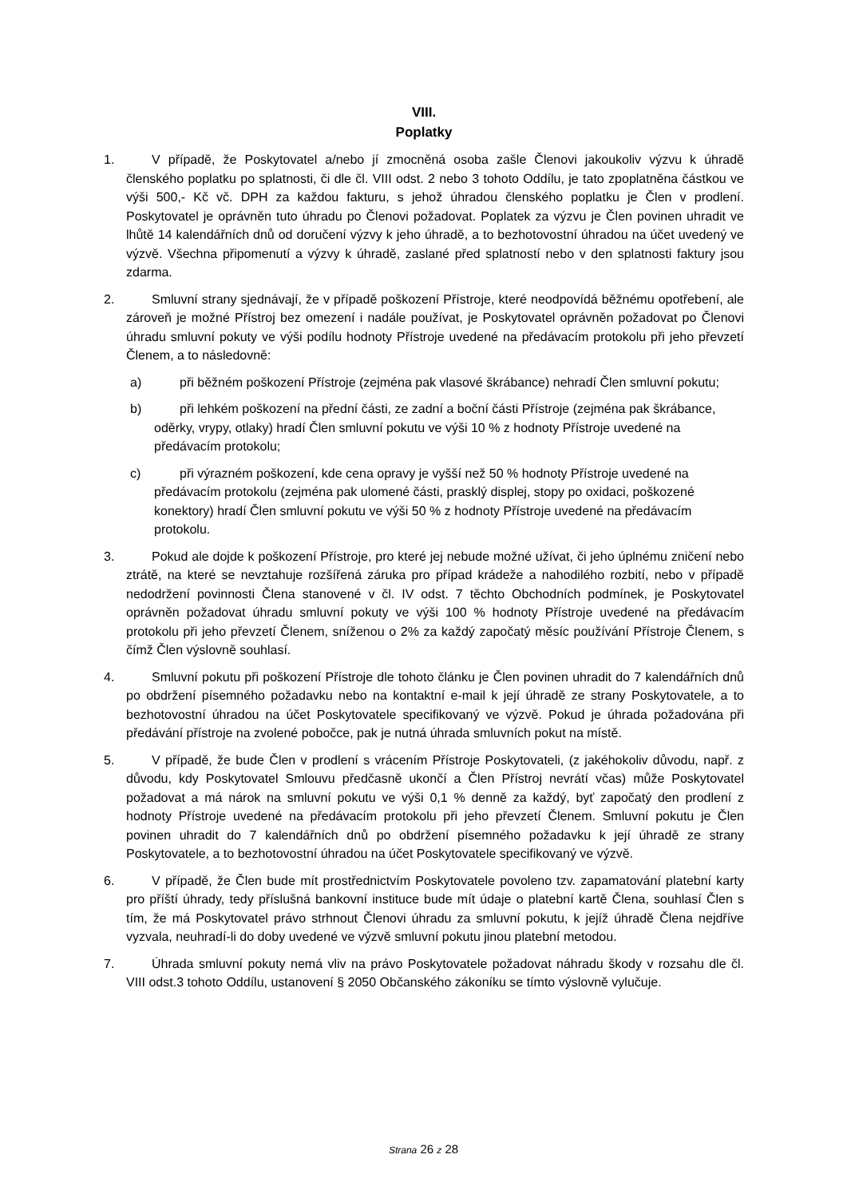VIII.
Poplatky
1. V případě, že Poskytovatel a/nebo jí zmocněná osoba zašle Členovi jakoukoliv výzvu k úhradě členského poplatku po splatnosti, či dle čl. VIII odst. 2 nebo 3 tohoto Oddílu, je tato zpoplatněna částkou ve výši 500,- Kč vč. DPH za každou fakturu, s jehož úhradou členského poplatku je Člen v prodlení. Poskytovatel je oprávněn tuto úhradu po Členovi požadovat. Poplatek za výzvu je Člen povinen uhradit ve lhůtě 14 kalendářních dnů od doručení výzvy k jeho úhradě, a to bezhotovostní úhradou na účet uvedený ve výzvě. Všechna připomenutí a výzvy k úhradě, zaslané před splatností nebo v den splatnosti faktury jsou zdarma.
2. Smluvní strany sjednávají, že v případě poškození Přístroje, které neodpovídá běžnému opotřebení, ale zároveň je možné Přístroj bez omezení i nadále používat, je Poskytovatel oprávněn požadovat po Členovi úhradu smluvní pokuty ve výši podílu hodnoty Přístroje uvedené na předávacím protokolu při jeho převzetí Členem, a to následovně:
a) při běžném poškození Přístroje (zejména pak vlasové škrábance) nehradí Člen smluvní pokutu;
b) při lehkém poškození na přední části, ze zadní a boční části Přístroje (zejména pak škrábance, oděrky, vrypy, otlaky) hradí Člen smluvní pokutu ve výši 10 % z hodnoty Přístroje uvedené na předávacím protokolu;
c) při výrazném poškození, kde cena opravy je vyšší než 50 % hodnoty Přístroje uvedené na předávacím protokolu (zejména pak ulomené části, prasklý displej, stopy po oxidaci, poškozené konektory) hradí Člen smluvní pokutu ve výši 50 % z hodnoty Přístroje uvedené na předávacím protokolu.
3. Pokud ale dojde k poškození Přístroje, pro které jej nebude možné užívat, či jeho úplnému zničení nebo ztrátě, na které se nevztahuje rozšířená záruka pro případ krádeže a nahodilého rozbití, nebo v případě nedodržení povinnosti Člena stanovené v čl. IV odst. 7 těchto Obchodních podmínek, je Poskytovatel oprávněn požadovat úhradu smluvní pokuty ve výši 100 % hodnoty Přístroje uvedené na předávacím protokolu při jeho převzetí Členem, sníženou o 2% za každý započatý měsíc používání Přístroje Členem, s čímž Člen výslovně souhlasí.
4. Smluvní pokutu při poškození Přístroje dle tohoto článku je Člen povinen uhradit do 7 kalendářních dnů po obdržení písemného požadavku nebo na kontaktní e-mail k její úhradě ze strany Poskytovatele, a to bezhotovostní úhradou na účet Poskytovatele specifikovaný ve výzvě. Pokud je úhrada požadována při předávání přístroje na zvolené pobočce, pak je nutná úhrada smluvních pokut na místě.
5. V případě, že bude Člen v prodlení s vrácením Přístroje Poskytovateli, (z jakéhokoliv důvodu, např. z důvodu, kdy Poskytovatel Smlouvu předčasně ukončí a Člen Přístroj nevrátí včas) může Poskytovatel požadovat a má nárok na smluvní pokutu ve výši 0,1 % denně za každý, byť započatý den prodlení z hodnoty Přístroje uvedené na předávacím protokolu při jeho převzetí Členem. Smluvní pokutu je Člen povinen uhradit do 7 kalendářních dnů po obdržení písemného požadavku k její úhradě ze strany Poskytovatele, a to bezhotovostní úhradou na účet Poskytovatele specifikovaný ve výzvě.
6. V případě, že Člen bude mít prostřednictvím Poskytovatele povoleno tzv. zapamatování platební karty pro příští úhrady, tedy příslušná bankovní instituce bude mít údaje o platební kartě Člena, souhlasí Člen s tím, že má Poskytovatel právo strhnout Členovi úhradu za smluvní pokutu, k jejíž úhradě Člena nejdříve vyzvala, neuhradí-li do doby uvedené ve výzvě smluvní pokutu jinou platební metodou.
7. Úhrada smluvní pokuty nemá vliv na právo Poskytovatele požadovat náhradu škody v rozsahu dle čl. VIII odst.3 tohoto Oddílu, ustanovení § 2050 Občanského zákoníku se tímto výslovně vylučuje.
Strana 26 z 28